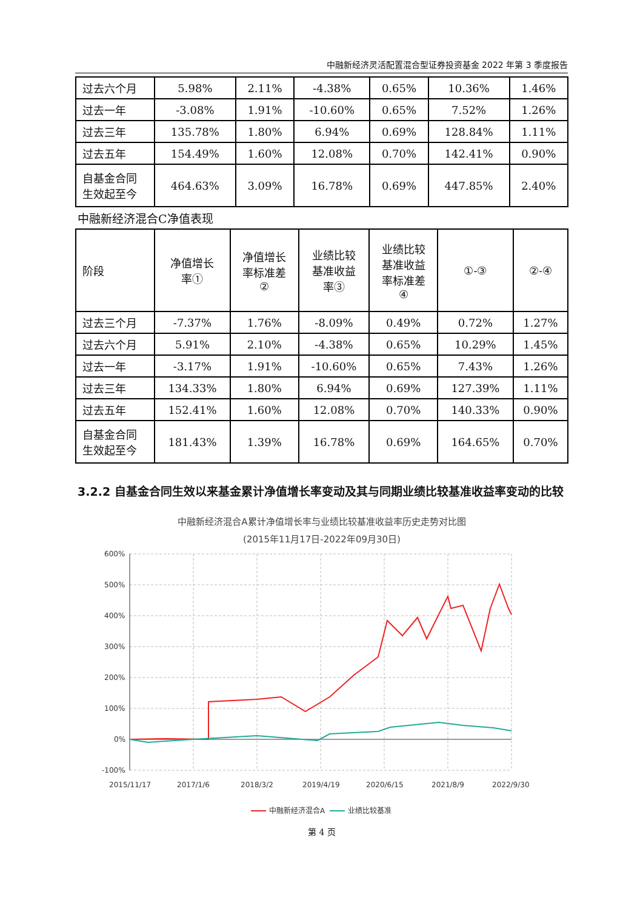中融新经济灵活配置混合型证券投资基金 2022 年第 3 季度报告
| 过去六个月 | 5.98% | 2.11% | -4.38% | 0.65% | 10.36% | 1.46% |
| 过去一年 | -3.08% | 1.91% | -10.60% | 0.65% | 7.52% | 1.26% |
| 过去三年 | 135.78% | 1.80% | 6.94% | 0.69% | 128.84% | 1.11% |
| 过去五年 | 154.49% | 1.60% | 12.08% | 0.70% | 142.41% | 0.90% |
| 自基金合同 生效起至今 | 464.63% | 3.09% | 16.78% | 0.69% | 447.85% | 2.40% |
中融新经济混合C净值表现
| 阶段 | 净值增长 率① | 净值增长 率标准差 ② | 业绩比较 基准收益 率③ | 业绩比较 基准收益 率标准差 ④ | ①-③ | ②-④ |
| 过去三个月 | -7.37% | 1.76% | -8.09% | 0.49% | 0.72% | 1.27% |
| 过去六个月 | 5.91% | 2.10% | -4.38% | 0.65% | 10.29% | 1.45% |
| 过去一年 | -3.17% | 1.91% | -10.60% | 0.65% | 7.43% | 1.26% |
| 过去三年 | 134.33% | 1.80% | 6.94% | 0.69% | 127.39% | 1.11% |
| 过去五年 | 152.41% | 1.60% | 12.08% | 0.70% | 140.33% | 0.90% |
| 自基金合同 生效起至今 | 181.43% | 1.39% | 16.78% | 0.69% | 164.65% | 0.70% |
3.2.2 自基金合同生效以来基金累计净值增长率变动及其与同期业绩比较基准收益率变动的比较
中融新经济混合A累计净值增长率与业绩比较基准收益率历史走势对比图
(2015年11月17日-2022年09月30日)
600%
500%
400%
300%
200%
100%
0%
-100%
2015/11/17
2017/1/6
2018/3/2
2019/4/19
2020/6/15
2021/8/9
2022/9/30
中融新经济混合A
业绩比较基准
第 4 页